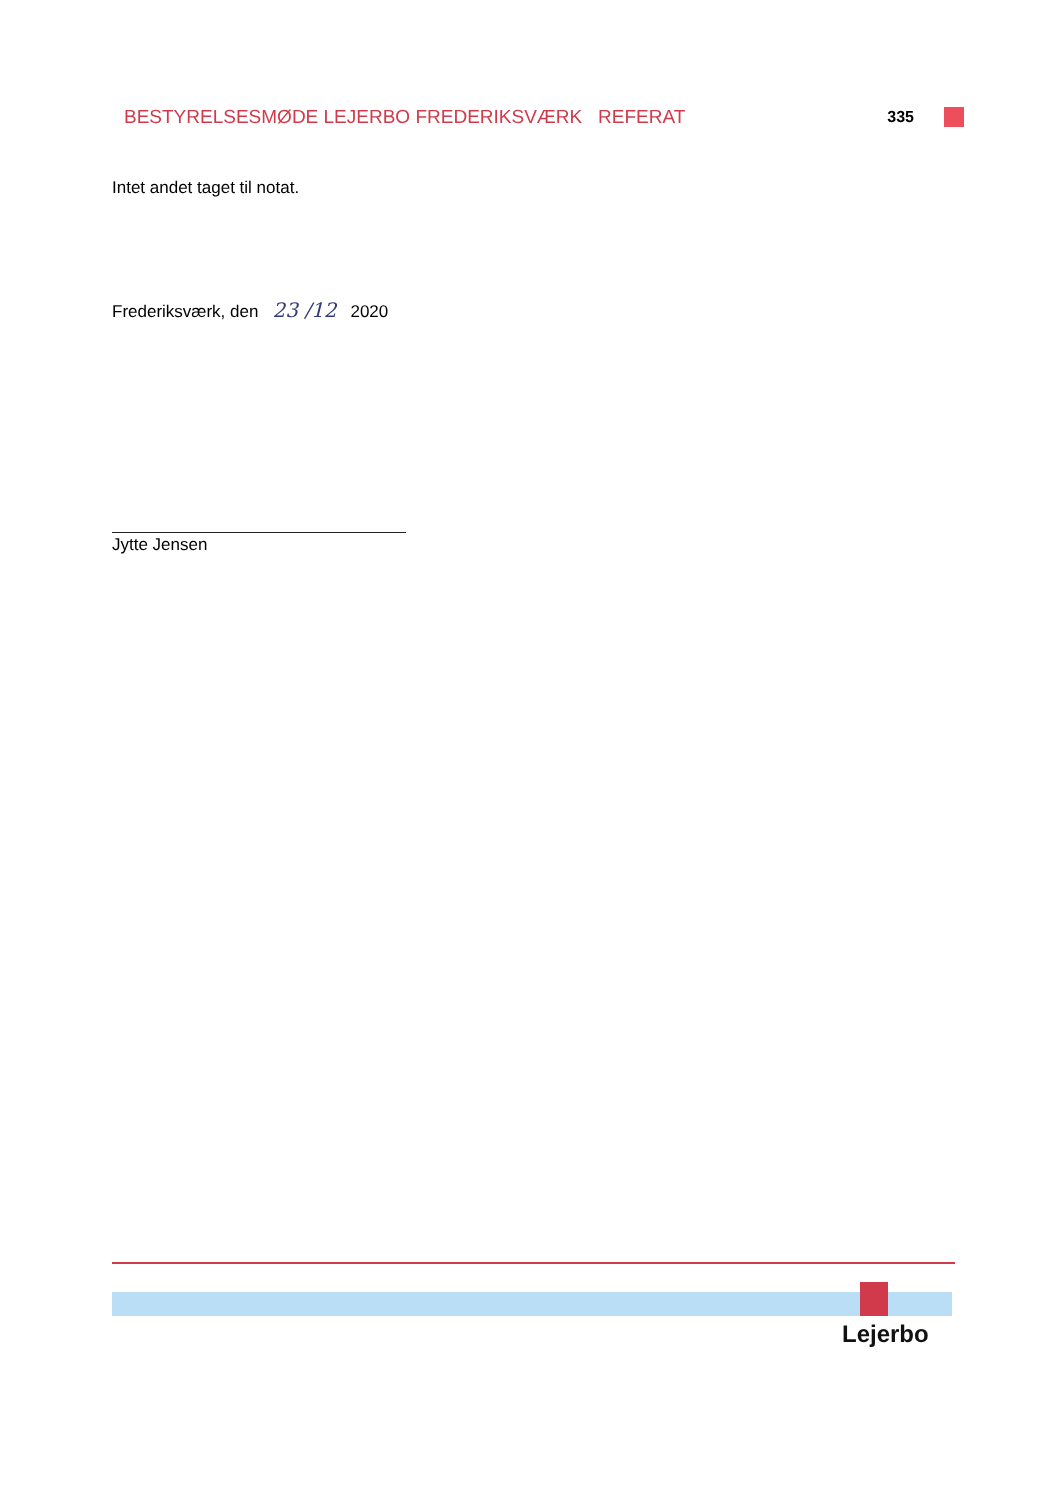BESTYRELSESMØDE LEJERBO FREDERIKSVÆRK REFERAT 335
Intet andet taget til notat.
Frederiksværk, den 23 /12 2020
Jytte Jensen
Lejerbo